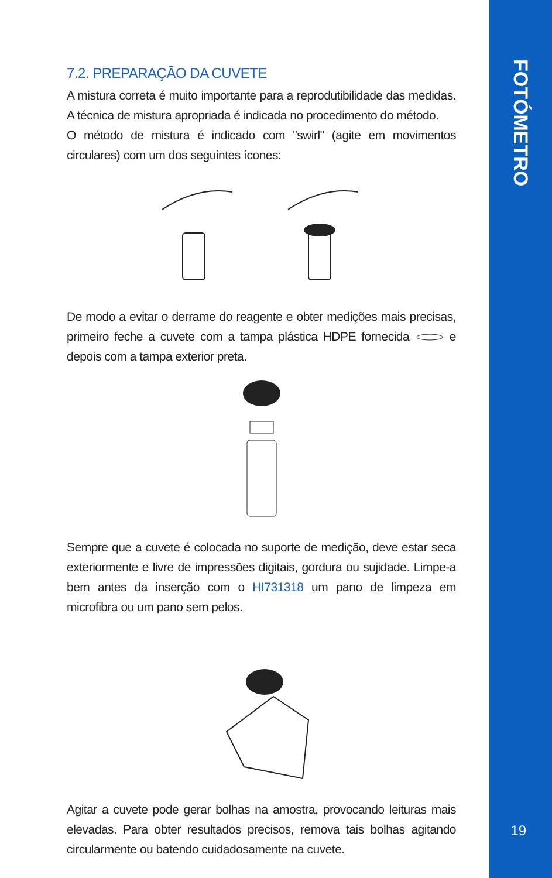FOTÓMETRO
7.2. PREPARAÇÃO DA CUVETE
A mistura correta é muito importante para a reprodutibilidade das medidas. A técnica de mistura apropriada é indicada no procedimento do método.
O método de mistura é indicado com "swirl" (agite em movimentos circulares) com um dos seguintes ícones:
De modo a evitar o derrame do reagente e obter medições mais precisas, primeiro feche a cuvete com a tampa plástica HDPE fornecida e depois com a tampa exterior preta.
Sempre que a cuvete é colocada no suporte de medição, deve estar seca exteriormente e livre de impressões digitais, gordura ou sujidade. Limpe-a bem antes da inserção com o HI731318 um pano de limpeza em microfibra ou um pano sem pelos.
Agitar a cuvete pode gerar bolhas na amostra, provocando leituras mais elevadas. Para obter resultados precisos, remova tais bolhas agitando circularmente ou batendo cuidadosamente na cuvete.
19